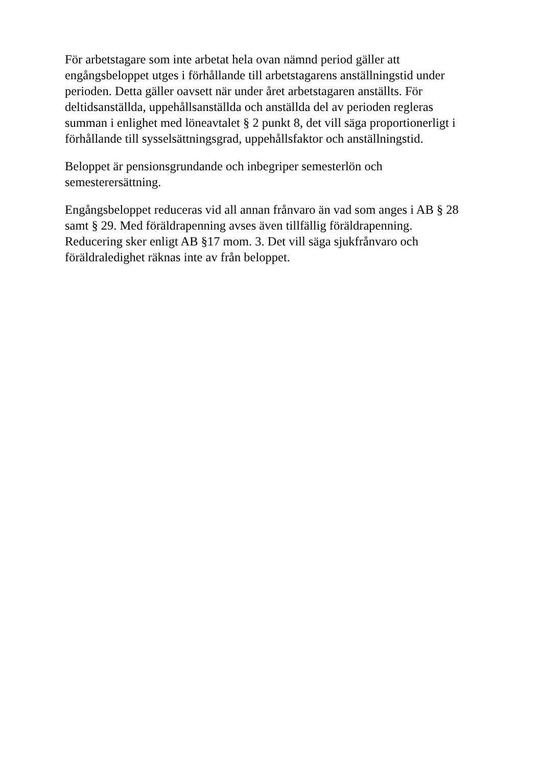För arbetstagare som inte arbetat hela ovan nämnd period gäller att
engångsbeloppet utges i förhållande till arbetstagarens anställningstid under
perioden. Detta gäller oavsett när under året arbetstagaren anställts. För
deltidsanställda, uppehållsanställda och anställda del av perioden regleras
summan i enlighet med löneavtalet § 2 punkt 8, det vill säga proportionerligt i
förhållande till sysselsättningsgrad, uppehållsfaktor och anställningstid.
Beloppet är pensionsgrundande och inbegriper semesterlön och
semesterersättning.
Engångsbeloppet reduceras vid all annan frånvaro än vad som anges i AB § 28
samt § 29. Med föräldrapenning avses även tillfällig föräldrapenning.
Reducering sker enligt AB §17 mom. 3. Det vill säga sjukfrånvaro och
föräldraledighet räknas inte av från beloppet.